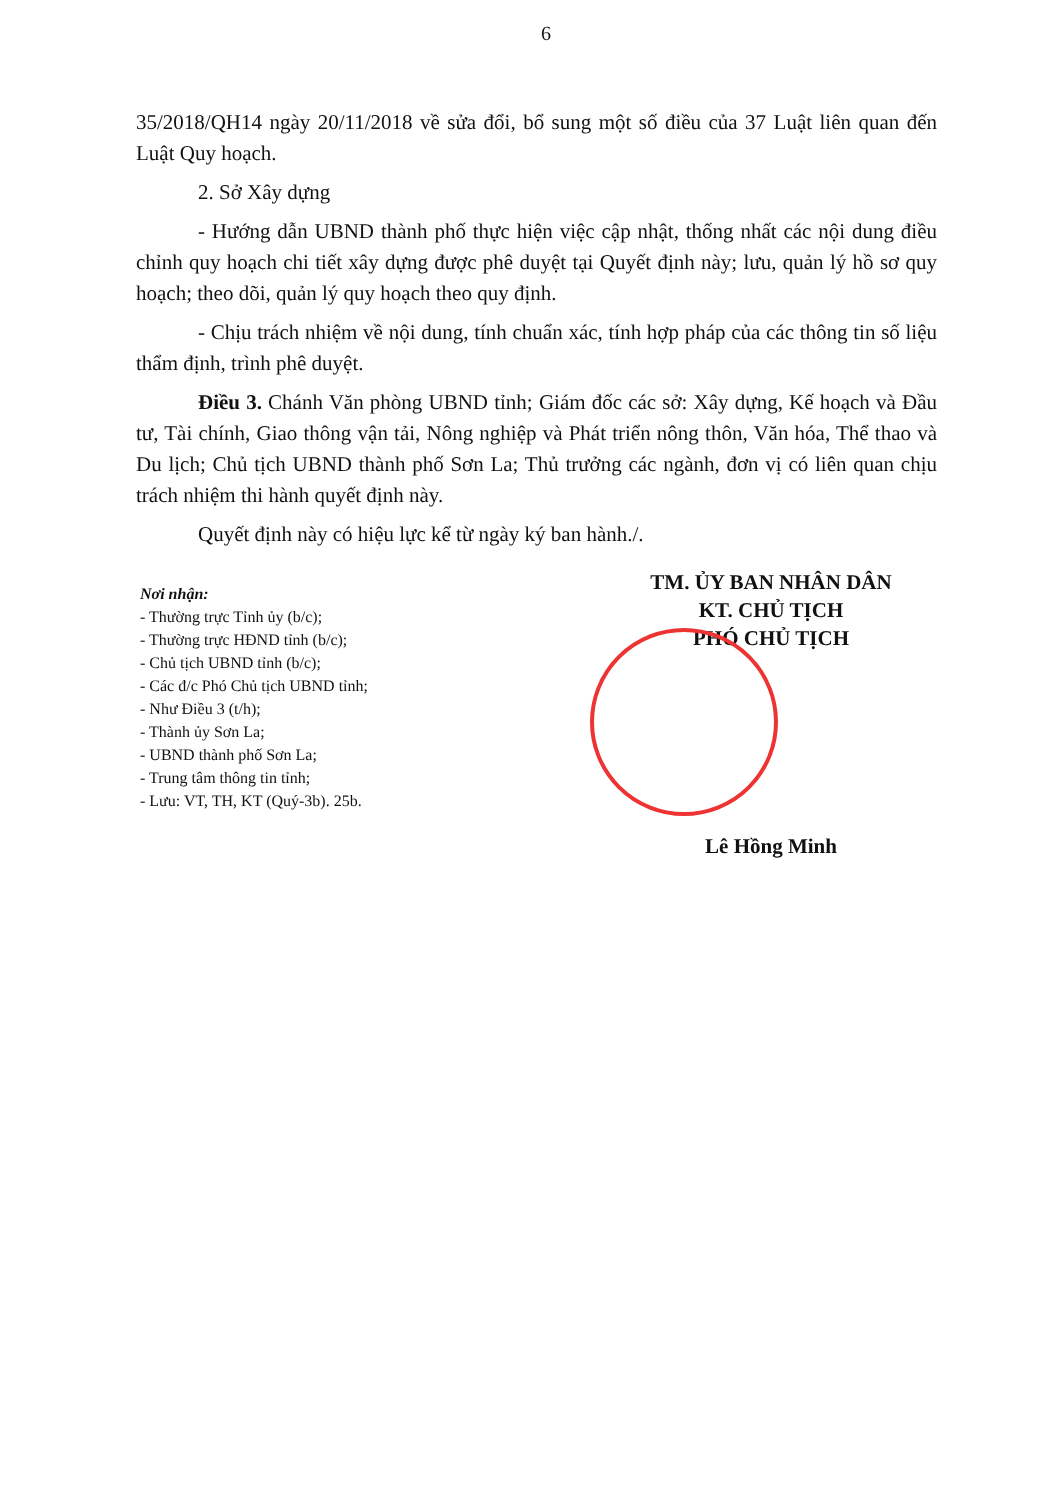6
35/2018/QH14 ngày 20/11/2018 về sửa đổi, bổ sung một số điều của 37 Luật liên quan đến Luật Quy hoạch.
2. Sở Xây dựng
- Hướng dẫn UBND thành phố thực hiện việc cập nhật, thống nhất các nội dung điều chỉnh quy hoạch chi tiết xây dựng được phê duyệt tại Quyết định này; lưu, quản lý hồ sơ quy hoạch; theo dõi, quản lý quy hoạch theo quy định.
- Chịu trách nhiệm về nội dung, tính chuẩn xác, tính hợp pháp của các thông tin số liệu thẩm định, trình phê duyệt.
Điều 3. Chánh Văn phòng UBND tỉnh; Giám đốc các sở: Xây dựng, Kế hoạch và Đầu tư, Tài chính, Giao thông vận tải, Nông nghiệp và Phát triển nông thôn, Văn hóa, Thể thao và Du lịch; Chủ tịch UBND thành phố Sơn La; Thủ trưởng các ngành, đơn vị có liên quan chịu trách nhiệm thi hành quyết định này.
Quyết định này có hiệu lực kể từ ngày ký ban hành./.
Nơi nhận:
- Thường trực Tỉnh ủy (b/c);
- Thường trực HĐND tỉnh (b/c);
- Chủ tịch UBND tỉnh (b/c);
- Các đ/c Phó Chủ tịch UBND tỉnh;
- Như Điều 3 (t/h);
- Thành ủy Sơn La;
- UBND thành phố Sơn La;
- Trung tâm thông tin tỉnh;
- Lưu: VT, TH, KT (Quý-3b). 25b.
TM. ỦY BAN NHÂN DÂN
KT. CHỦ TỊCH
PHÓ CHỦ TỊCH
Lê Hồng Minh